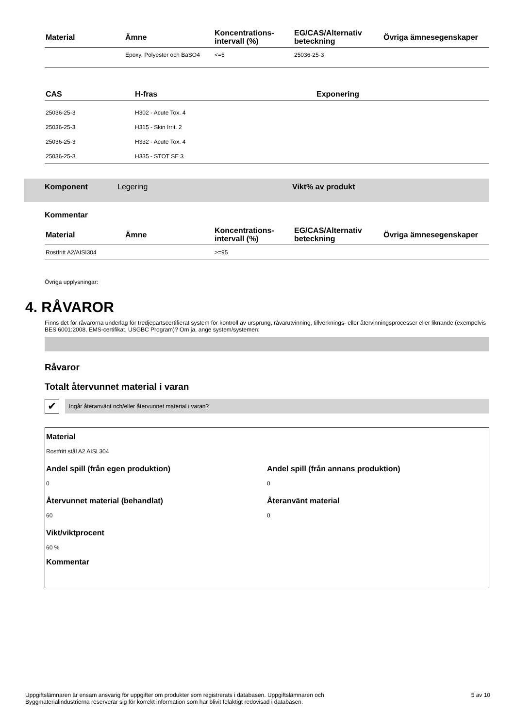| Material | Ämne | Koncentrations- intervall (%) | EG/CAS/Alternativ beteckning | Övriga ämnesegenskaper |
| --- | --- | --- | --- | --- |
| | Epoxy, Polyester och BaSO4 | <=5 | 25036-25-3 | |
| CAS | H-fras | Exponering |
| --- | --- | --- |
| 25036-25-3 | H302 - Acute Tox. 4 | |
| 25036-25-3 | H315 - Skin Irrit. 2 | |
| 25036-25-3 | H332 - Acute Tox. 4 | |
| 25036-25-3 | H335 - STOT SE 3 | |
Komponent Legering Vikt% av produkt
Kommentar
| Material | Ämne | Koncentrations- intervall (%) | EG/CAS/Alternativ beteckning | Övriga ämnesegenskaper |
| --- | --- | --- | --- | --- |
| Rostfritt A2/AISI304 | | >=95 | | |
Övriga upplysningar:
4. RÅVAROR
Finns det för råvarorna underlag för tredjepartscertifierat system för kontroll av ursprung, råvarutvinning, tillverknings- eller återvinningsprocesser eller liknande (exempelvis BES 6001:2008, EMS-certifikat, USGBC Program)? Om ja, ange system/systemen:
Råvaror
Totalt återvunnet material i varan
✔
Ingår återanvänt och/eller återvunnet material i varan?
Material
Rostfritt stål A2 AISI 304
Andel spill (från egen produktion)
0
Andel spill (från annans produktion)
0
Återvunnet material (behandlat)
60
Återanvänt material
0
Vikt/viktprocent
60 %
Kommentar
Uppgiftslämnaren är ensam ansvarig för uppgifter om produkter som registrerats i databasen. Uppgiftslämnaren och
Byggmaterialindustrierna reserverar sig för korrekt information som har blivit felaktigt redovisad i databasen. 5 av 10